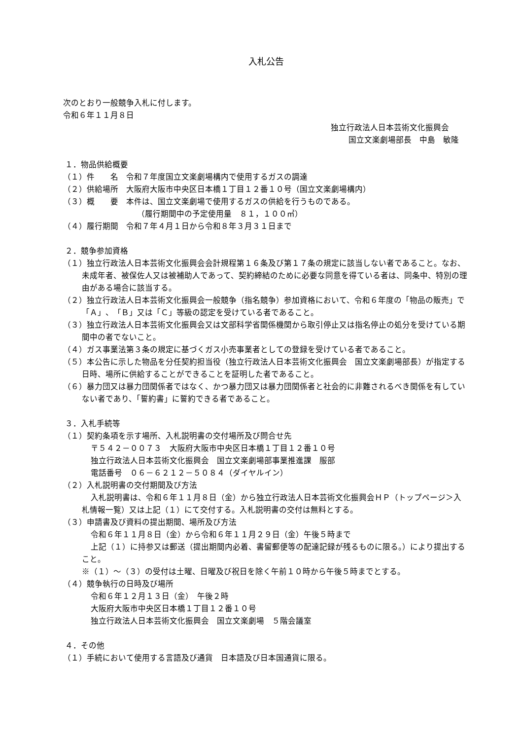入札公告
次のとおり一般競争入札に付します。
令和６年１１月８日
独立行政法人日本芸術文化振興会
国立文楽劇場部長　中島　敏隆
１．物品供給概要
（１）件　　名　令和７年度国立文楽劇場構内で使用するガスの調達
（２）供給場所　大阪府大阪市中央区日本橋１丁目１２番１０号（国立文楽劇場構内）
（３）概　　要　本件は、国立文楽劇場で使用するガスの供給を行うものである。
（履行期間中の予定使用量　８１，１００㎥）
（４）履行期間　令和７年４月１日から令和８年３月３１日まで
２．競争参加資格
（１）独立行政法人日本芸術文化振興会会計規程第１６条及び第１７条の規定に該当しない者であること。なお、未成年者、被保佐人又は被補助人であって、契約締結のために必要な同意を得ている者は、同条中、特別の理由がある場合に該当する。
（２）独立行政法人日本芸術文化振興会一般競争（指名競争）参加資格において、令和６年度の「物品の販売」で「Ａ」、「Ｂ」又は「Ｃ」等級の認定を受けている者であること。
（３）独立行政法人日本芸術文化振興会又は文部科学省関係機関から取引停止又は指名停止の処分を受けている期間中の者でないこと。
（４）ガス事業法第３条の規定に基づくガス小売事業者としての登録を受けている者であること。
（５）本公告に示した物品を分任契約担当役（独立行政法人日本芸術文化振興会　国立文楽劇場部長）が指定する日時、場所に供給することができることを証明した者であること。
（６）暴力団又は暴力団関係者ではなく、かつ暴力団又は暴力団関係者と社会的に非難されるべき関係を有していない者であり、「誓約書」に誓約できる者であること。
３．入札手続等
（１）契約条項を示す場所、入札説明書の交付場所及び問合せ先
〒５４２－００７３　大阪府大阪市中央区日本橋１丁目１２番１０号
独立行政法人日本芸術文化振興会　国立文楽劇場部事業推進課　服部
電話番号　０６－６２１２－５０８４（ダイヤルイン）
（２）入札説明書の交付期間及び方法
入札説明書は、令和６年１１月８日（金）から独立行政法人日本芸術文化振興会ＨＰ（トップページ＞入札情報一覧）又は上記（１）にて交付する。入札説明書の交付は無料とする。
（３）申請書及び資料の提出期間、場所及び方法
令和６年１１月８日（金）から令和６年１１月２９日（金）午後５時まで
上記（１）に持参又は郵送（提出期間内必着、書留郵便等の配達記録が残るものに限る。）により提出すること。
※（１）～（３）の受付は土曜、日曜及び祝日を除く午前１０時から午後５時までとする。
（４）競争執行の日時及び場所
令和６年１２月１３日（金）　午後２時
大阪府大阪市中央区日本橋１丁目１２番１０号
独立行政法人日本芸術文化振興会　国立文楽劇場　５階会議室
４．その他
（１）手続において使用する言語及び通貨　日本語及び日本国通貨に限る。